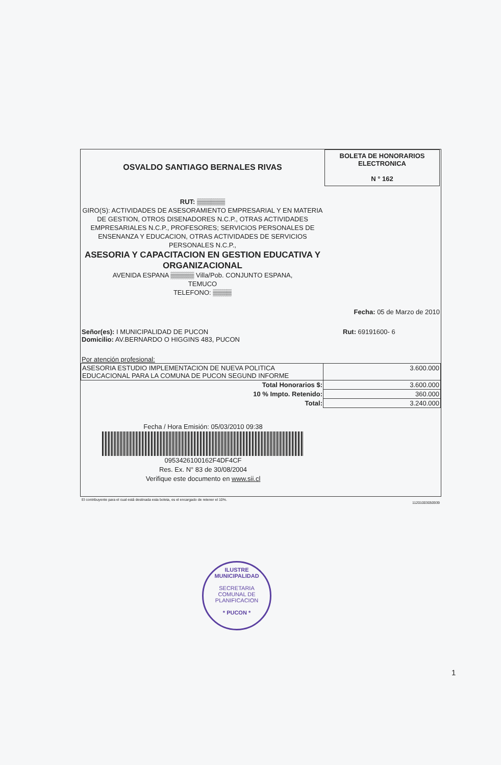OSVALDO SANTIAGO BERNALES RIVAS
BOLETA DE HONORARIOS
ELECTRONICA
N ° 162
RUT: ▒▒▒▒▒▒
GIRO(S): ACTIVIDADES DE ASESORAMIENTO EMPRESARIAL Y EN MATERIA DE GESTION, OTROS DISENADORES N.C.P., OTRAS ACTIVIDADES EMPRESARIALES N.C.P., PROFESORES; SERVICIOS PERSONALES DE ENSENANZA Y EDUCACION, OTRAS ACTIVIDADES DE SERVICIOS PERSONALES N.C.P.,
ASESORIA Y CAPACITACION EN GESTION EDUCATIVA Y ORGANIZACIONAL
AVENIDA ESPANA ▒▒▒▒▒ Villa/Pob. CONJUNTO ESPANA,
TEMUCO
TELEFONO: ▒▒▒▒
Fecha: 05 de Marzo de 2010
Señor(es): I MUNICIPALIDAD DE PUCON
Domicilio: AV.BERNARDO O HIGGINS 483, PUCON Rut: 69191600- 6
Por atención profesional:
| ASESORIA ESTUDIO IMPLEMENTACION DE NUEVA POLITICA EDUCACIONAL PARA LA COMUNA DE PUCON SEGUND INFORME | 3.600.000 |
| Total Honorarios $: | 3.600.000 |
| 10 % Impto. Retenido: | 360.000 |
| Total: | 3.240.000 |
Fecha / Hora Emisión: 05/03/2010 09:38
0953426100162F4DF4CF
Res. Ex. N° 83 de 30/08/2004
Verifique este documento en www.sii.cl
El contribuyente para el cual está destinada esta boleta, es el encargado de retener el 10%. 11201003050939
ILUSTRE MUNICIPALIDAD
SECRETARIA
COMUNAL DE
PLANIFICACION
* PUCON *
1